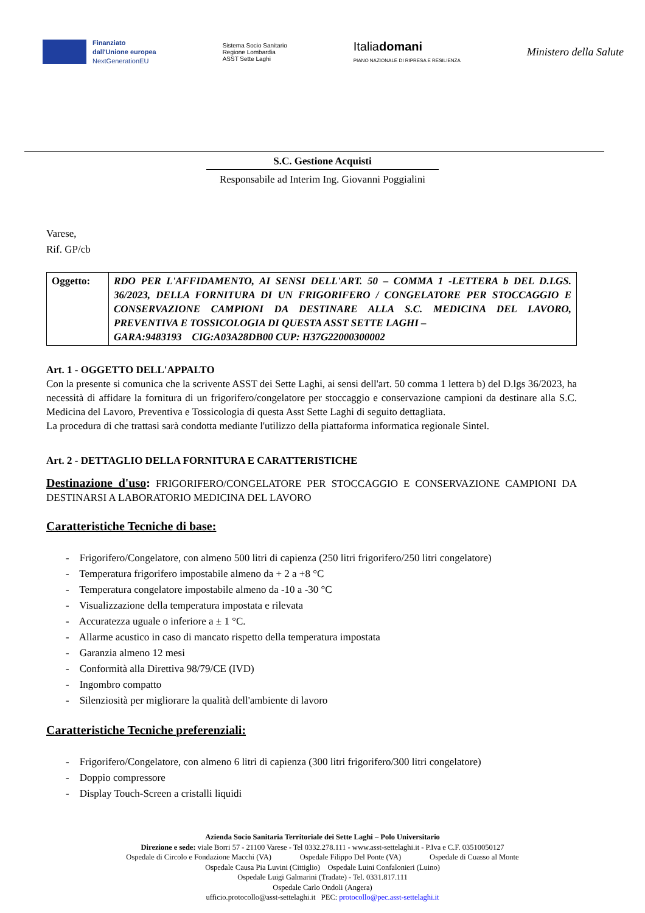Finanziato
dall'Unione europea
NextGenerationEU
Sistema Socio Sanitario
Regione Lombardia
ASST Sette Laghi
Italiadomani
PIANO NAZIONALE DI RIPRESA E RESILIENZA
Ministero della Salute
S.C. Gestione Acquisti
Responsabile ad Interim Ing. Giovanni Poggialini
Varese,
Rif. GP/cb
| Oggetto: | RDO PER L'AFFIDAMENTO, AI SENSI DELL'ART. 50 – COMMA 1 -LETTERA b DEL D.LGS. 36/2023, DELLA FORNITURA DI UN FRIGORIFERO / CONGELATORE PER STOCCAGGIO E CONSERVAZIONE CAMPIONI DA DESTINARE ALLA S.C. MEDICINA DEL LAVORO, PREVENTIVA E TOSSICOLOGIA DI QUESTA ASST SETTE LAGHI – GARA:9483193 CIG:A03A28DB00 CUP: H37G22000300002 |
Art. 1 - OGGETTO DELL'APPALTO
Con la presente si comunica che la scrivente ASST dei Sette Laghi, ai sensi dell'art. 50 comma 1 lettera b) del D.lgs 36/2023, ha necessità di affidare la fornitura di un frigorifero/congelatore per stoccaggio e conservazione campioni da destinare alla S.C. Medicina del Lavoro, Preventiva e Tossicologia di questa Asst Sette Laghi di seguito dettagliata.
La procedura di che trattasi sarà condotta mediante l'utilizzo della piattaforma informatica regionale Sintel.
Art. 2 - DETTAGLIO DELLA FORNITURA E CARATTERISTICHE
Destinazione d'uso: FRIGORIFERO/CONGELATORE PER STOCCAGGIO E CONSERVAZIONE CAMPIONI DA DESTINARSI A LABORATORIO MEDICINA DEL LAVORO
Caratteristiche Tecniche di base:
- Frigorifero/Congelatore, con almeno 500 litri di capienza (250 litri frigorifero/250 litri congelatore)
- Temperatura frigorifero impostabile almeno da + 2 a +8 °C
- Temperatura congelatore impostabile almeno da -10 a -30 °C
- Visualizzazione della temperatura impostata e rilevata
- Accuratezza uguale o inferiore a ± 1 °C.
- Allarme acustico in caso di mancato rispetto della temperatura impostata
- Garanzia almeno 12 mesi
- Conformità alla Direttiva 98/79/CE (IVD)
- Ingombro compatto
- Silenziosità per migliorare la qualità dell'ambiente di lavoro
Caratteristiche Tecniche preferenziali:
- Frigorifero/Congelatore, con almeno 6 litri di capienza (300 litri frigorifero/300 litri congelatore)
- Doppio compressore
- Display Touch-Screen a cristalli liquidi
Azienda Socio Sanitaria Territoriale dei Sette Laghi – Polo Universitario
Direzione e sede: viale Borri 57 - 21100 Varese - Tel 0332.278.111 - www.asst-settelaghi.it - P.Iva e C.F. 03510050127
Ospedale di Circolo e Fondazione Macchi (VA) Ospedale Filippo Del Ponte (VA) Ospedale di Cuasso al Monte
Ospedale Causa Pia Luvini (Cittiglio) Ospedale Luini Confalonieri (Luino)
Ospedale Luigi Galmarini (Tradate) - Tel. 0331.817.111
Ospedale Carlo Ondoli (Angera)
ufficio.protocollo@asst-settelaghi.it PEC: protocollo@pec.asst-settelaghi.it